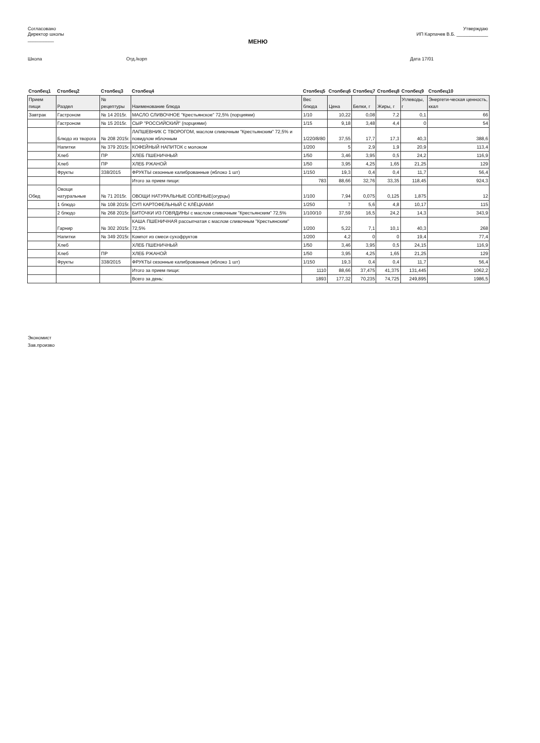Согласовано
Директор школы
__________
Утверждаю
ИП Карпачев В.Б. ____________
МЕНЮ
Школа Отд./корп Дата 17/01
| Столбец1 | Столбец2 | Столбец3 | Столбец4 | Столбец5 | Столбец6 | Столбец7 | Столбец8 | Столбец9 | Столбец10 |
| --- | --- | --- | --- | --- | --- | --- | --- | --- | --- |
| Прием пищи | Раздел | № рецептуры | Наименование блюда | Вес блюда | Цена | Белки, г | Жиры, г | Углеводы, г | Энергети-ческая ценность, ккал |
| Завтрак | Гастроном | № 14 2015г. | МАСЛО СЛИВОЧНОЕ "Крестьянское" 72,5% (порциями) | 1/10 | 10,22 | 0,08 | 7,2 | 0,1 | 66 |
| | Гастроном | № 15 2015г. | СЫР "РОССИЙСКИЙ" (порциями) | 1/15 | 9,18 | 3,48 | 4,4 | 0 | 54 |
| | Блюдо из творога | № 208 2015г. | ЛАПШЕВНИК С ТВОРОГОМ, маслом сливочным "Крестьянским" 72,5% и повидлом яблочным | 1/220/8/80 | 37,55 | 17,7 | 17,3 | 40,3 | 388,6 |
| | Напитки | № 379 2015г. | КОФЕЙНЫЙ НАПИТОК с молоком | 1/200 | 5 | 2,9 | 1,9 | 20,9 | 113,4 |
| | Хлеб | ПР | ХЛЕБ ПШЕНИЧНЫЙ | 1/50 | 3,46 | 3,95 | 0,5 | 24,2 | 116,9 |
| | Хлеб | ПР | ХЛЕБ РЖАНОЙ | 1/50 | 3,95 | 4,25 | 1,65 | 21,25 | 129 |
| | Фрукты | 338/2015 | ФРУКТЫ сезонные калиброванные (яблоко 1 шт) | 1/150 | 19,3 | 0,4 | 0,4 | 11,7 | 56,4 |
| | | | Итого за прием пищи: | 783 | 88,66 | 32,76 | 33,35 | 118,45 | 924,3 |
| Обед | Овощи натуральные | № 71 2015г. | ОВОЩИ НАТУРАЛЬНЫЕ СОЛЕНЫЕ(огурцы) | 1/100 | 7,94 | 0,075 | 0,125 | 1,875 | 12 |
| | 1 блюдо | № 108 2015г. | СУП КАРТОФЕЛЬНЫЙ С КЛЁЦКАМИ | 1/250 | 7 | 5,6 | 4,8 | 10,17 | 115 |
| | 2 блюдо | № 268 2015г. | БИТОЧКИ ИЗ ГОВЯДИНЫ с маслом сливочным "Крестьянским" 72,5% | 1/100/10 | 37,59 | 16,5 | 24,2 | 14,3 | 343,9 |
| | Гарнир | № 302 2015г. | КАША ПШЕНИЧНАЯ рассыпчатая с маслом сливочным "Крестьянским" 72,5% | 1/200 | 5,22 | 7,1 | 10,1 | 40,3 | 268 |
| | Напитки | № 349 2015г. | Компот из смеси сухофруктов | 1/200 | 4,2 | 0 | 0 | 19,4 | 77,4 |
| | Хлеб | | ХЛЕБ ПШЕНИЧНЫЙ | 1/50 | 3,46 | 3,95 | 0,5 | 24,15 | 116,9 |
| | Хлеб | ПР | ХЛЕБ РЖАНОЙ | 1/50 | 3,95 | 4,25 | 1,65 | 21,25 | 129 |
| | Фрукты | 338/2015 | ФРУКТЫ сезонные калиброванные (яблоко 1 шт) | 1/150 | 19,3 | 0,4 | 0,4 | 11,7 | 56,4 |
| | | | Итого за прием пищи: | 1110 | 88,66 | 37,475 | 41,375 | 131,445 | 1062,2 |
| | | | Всего за день: | 1893 | 177,32 | 70,235 | 74,725 | 249,895 | 1986,5 |
Экономист
Зав.произво